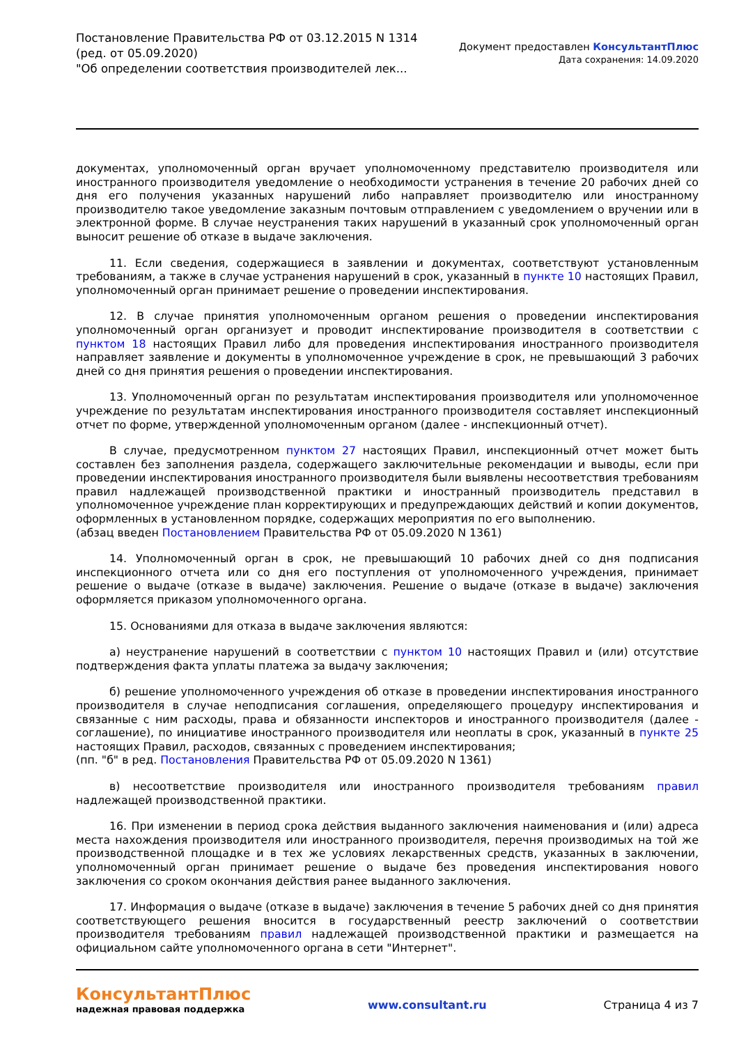Постановление Правительства РФ от 03.12.2015 N 1314
(ред. от 05.09.2020)
"Об определении соответствия производителей лек...
Документ предоставлен КонсультантПлюс
Дата сохранения: 14.09.2020
документах, уполномоченный орган вручает уполномоченному представителю производителя или иностранного производителя уведомление о необходимости устранения в течение 20 рабочих дней со дня его получения указанных нарушений либо направляет производителю или иностранному производителю такое уведомление заказным почтовым отправлением с уведомлением о вручении или в электронной форме. В случае неустранения таких нарушений в указанный срок уполномоченный орган выносит решение об отказе в выдаче заключения.
11. Если сведения, содержащиеся в заявлении и документах, соответствуют установленным требованиям, а также в случае устранения нарушений в срок, указанный в пункте 10 настоящих Правил, уполномоченный орган принимает решение о проведении инспектирования.
12. В случае принятия уполномоченным органом решения о проведении инспектирования уполномоченный орган организует и проводит инспектирование производителя в соответствии с пунктом 18 настоящих Правил либо для проведения инспектирования иностранного производителя направляет заявление и документы в уполномоченное учреждение в срок, не превышающий 3 рабочих дней со дня принятия решения о проведении инспектирования.
13. Уполномоченный орган по результатам инспектирования производителя или уполномоченное учреждение по результатам инспектирования иностранного производителя составляет инспекционный отчет по форме, утвержденной уполномоченным органом (далее - инспекционный отчет).
В случае, предусмотренном пунктом 27 настоящих Правил, инспекционный отчет может быть составлен без заполнения раздела, содержащего заключительные рекомендации и выводы, если при проведении инспектирования иностранного производителя были выявлены несоответствия требованиям правил надлежащей производственной практики и иностранный производитель представил в уполномоченное учреждение план корректирующих и предупреждающих действий и копии документов, оформленных в установленном порядке, содержащих мероприятия по его выполнению.
(абзац введен Постановлением Правительства РФ от 05.09.2020 N 1361)
14. Уполномоченный орган в срок, не превышающий 10 рабочих дней со дня подписания инспекционного отчета или со дня его поступления от уполномоченного учреждения, принимает решение о выдаче (отказе в выдаче) заключения. Решение о выдаче (отказе в выдаче) заключения оформляется приказом уполномоченного органа.
15. Основаниями для отказа в выдаче заключения являются:
а) неустранение нарушений в соответствии с пунктом 10 настоящих Правил и (или) отсутствие подтверждения факта уплаты платежа за выдачу заключения;
б) решение уполномоченного учреждения об отказе в проведении инспектирования иностранного производителя в случае неподписания соглашения, определяющего процедуру инспектирования и связанные с ним расходы, права и обязанности инспекторов и иностранного производителя (далее - соглашение), по инициативе иностранного производителя или неоплаты в срок, указанный в пункте 25 настоящих Правил, расходов, связанных с проведением инспектирования;
(пп. "б" в ред. Постановления Правительства РФ от 05.09.2020 N 1361)
в) несоответствие производителя или иностранного производителя требованиям правил надлежащей производственной практики.
16. При изменении в период срока действия выданного заключения наименования и (или) адреса места нахождения производителя или иностранного производителя, перечня производимых на той же производственной площадке и в тех же условиях лекарственных средств, указанных в заключении, уполномоченный орган принимает решение о выдаче без проведения инспектирования нового заключения со сроком окончания действия ранее выданного заключения.
17. Информация о выдаче (отказе в выдаче) заключения в течение 5 рабочих дней со дня принятия соответствующего решения вносится в государственный реестр заключений о соответствии производителя требованиям правил надлежащей производственной практики и размещается на официальном сайте уполномоченного органа в сети "Интернет".
КонсультантПлюс
надежная правовая поддержка
www.consultant.ru Страница 4 из 7